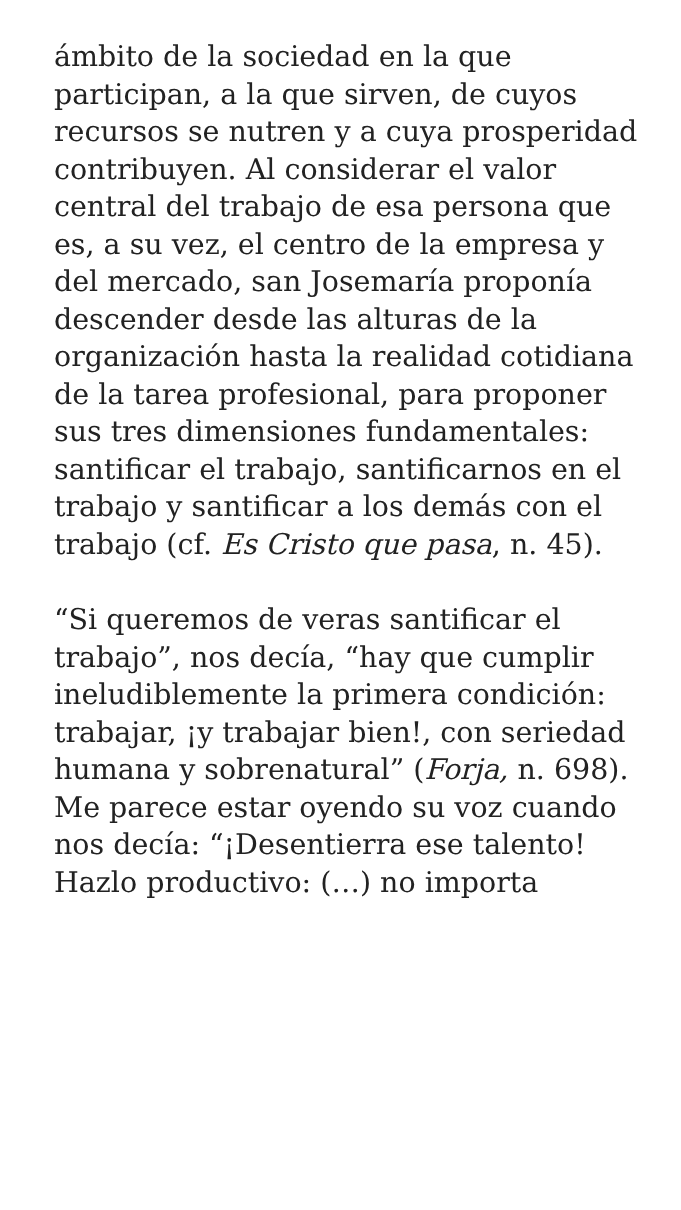ámbito de la sociedad en la que participan, a la que sirven, de cuyos recursos se nutren y a cuya prosperidad contribuyen. Al considerar el valor central del trabajo de esa persona que es, a su vez, el centro de la empresa y del mercado, san Josemaría proponía descender desde las alturas de la organización hasta la realidad cotidiana de la tarea profesional, para proponer sus tres dimensiones fundamentales: santificar el trabajo, santificarnos en el trabajo y santificar a los demás con el trabajo (cf. Es Cristo que pasa, n. 45).
“Si queremos de veras santificar el trabajo”, nos decía, “hay que cumplir ineludiblemente la primera condición: trabajar, ¡y trabajar bien!, con seriedad humana y sobrenatural” (Forja, n. 698). Me parece estar oyendo su voz cuando nos decía: “¡Desentierra ese talento! Hazlo productivo: (…) no importa